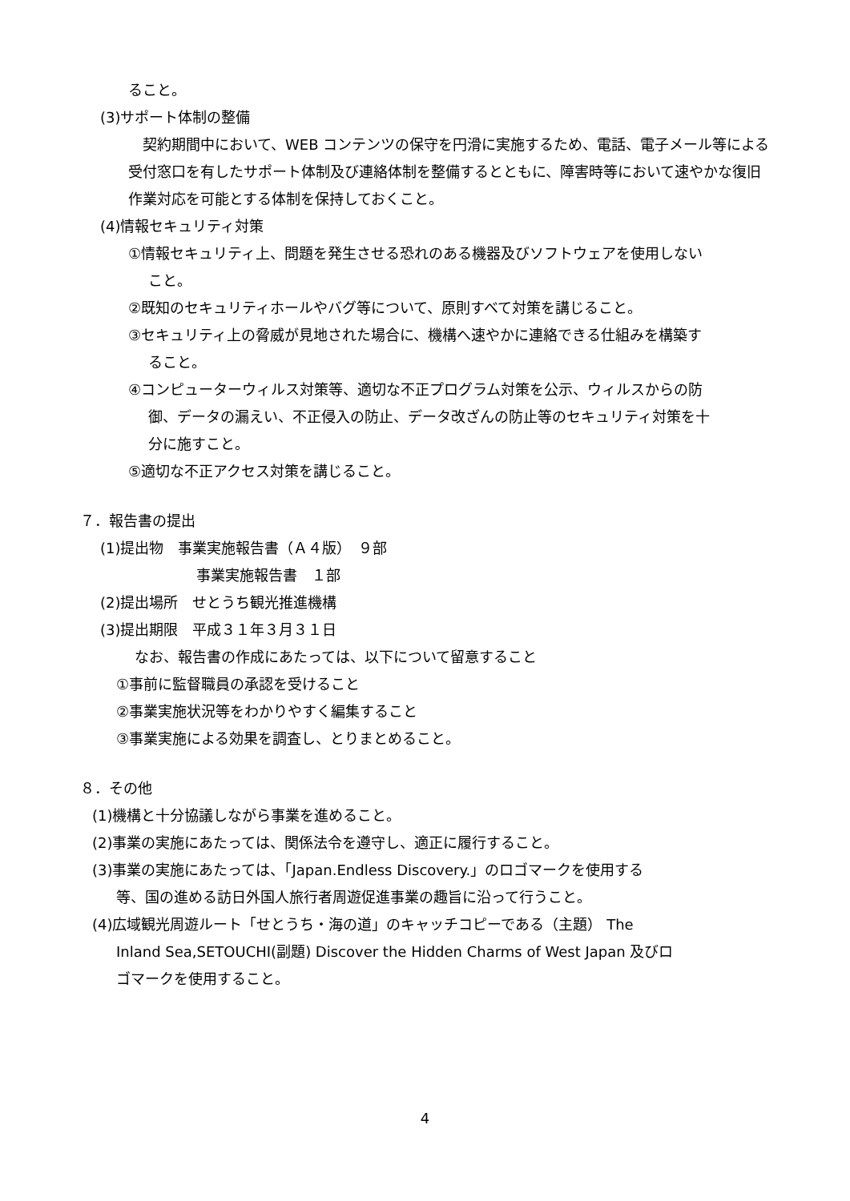ること。
(3)サポート体制の整備
　契約期間中において、WEB コンテンツの保守を円滑に実施するため、電話、電子メール等による受付窓口を有したサポート体制及び連絡体制を整備するとともに、障害時等において速やかな復旧作業対応を可能とする体制を保持しておくこと。
(4)情報セキュリティ対策
①情報セキュリティ上、問題を発生させる恐れのある機器及びソフトウェアを使用しない
こと。
②既知のセキュリティホールやバグ等について、原則すべて対策を講じること。
③セキュリティ上の脅威が見地された場合に、機構へ速やかに連絡できる仕組みを構築す
ること。
④コンピューターウィルス対策等、適切な不正プログラム対策を公示、ウィルスからの防
御、データの漏えい、不正侵入の防止、データ改ざんの防止等のセキュリティ対策を十
分に施すこと。
⑤適切な不正アクセス対策を講じること。
７．報告書の提出
(1)提出物　事業実施報告書（Ａ４版）　９部
事業実施報告書　１部
(2)提出場所　せとうち観光推進機構
(3)提出期限　平成３１年３月３１日
なお、報告書の作成にあたっては、以下について留意すること
①事前に監督職員の承認を受けること
②事業実施状況等をわかりやすく編集すること
③事業実施による効果を調査し、とりまとめること。
８．その他
(1)機構と十分協議しながら事業を進めること。
(2)事業の実施にあたっては、関係法令を遵守し、適正に履行すること。
(3)事業の実施にあたっては、「Japan.Endless Discovery.」のロゴマークを使用する
等、国の進める訪日外国人旅行者周遊促進事業の趣旨に沿って行うこと。
(4)広域観光周遊ルート「せとうち・海の道」のキャッチコピーである（主題） The
Inland Sea,SETOUCHI(副題) Discover the Hidden Charms of West Japan 及びロ
ゴマークを使用すること。
4